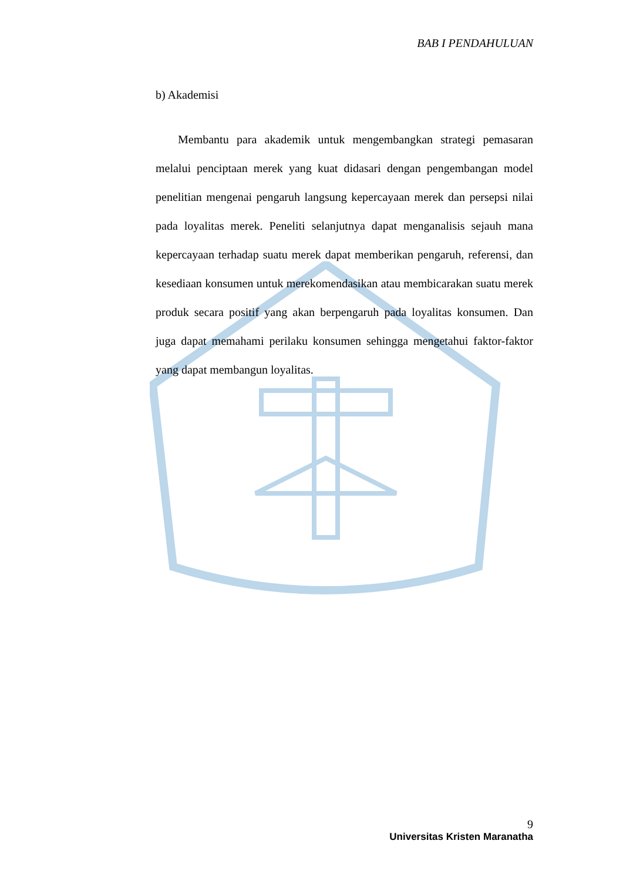BAB I PENDAHULUAN
b) Akademisi
Membantu para akademik untuk mengembangkan strategi pemasaran melalui penciptaan merek yang kuat didasari dengan pengembangan model penelitian mengenai pengaruh langsung kepercayaan merek dan persepsi nilai pada loyalitas merek. Peneliti selanjutnya dapat menganalisis sejauh mana kepercayaan terhadap suatu merek dapat memberikan pengaruh, referensi, dan kesediaan konsumen untuk merekomendasikan atau membicarakan suatu merek produk secara positif yang akan berpengaruh pada loyalitas konsumen. Dan juga dapat memahami perilaku konsumen sehingga mengetahui faktor-faktor yang dapat membangun loyalitas.
9
Universitas Kristen Maranatha